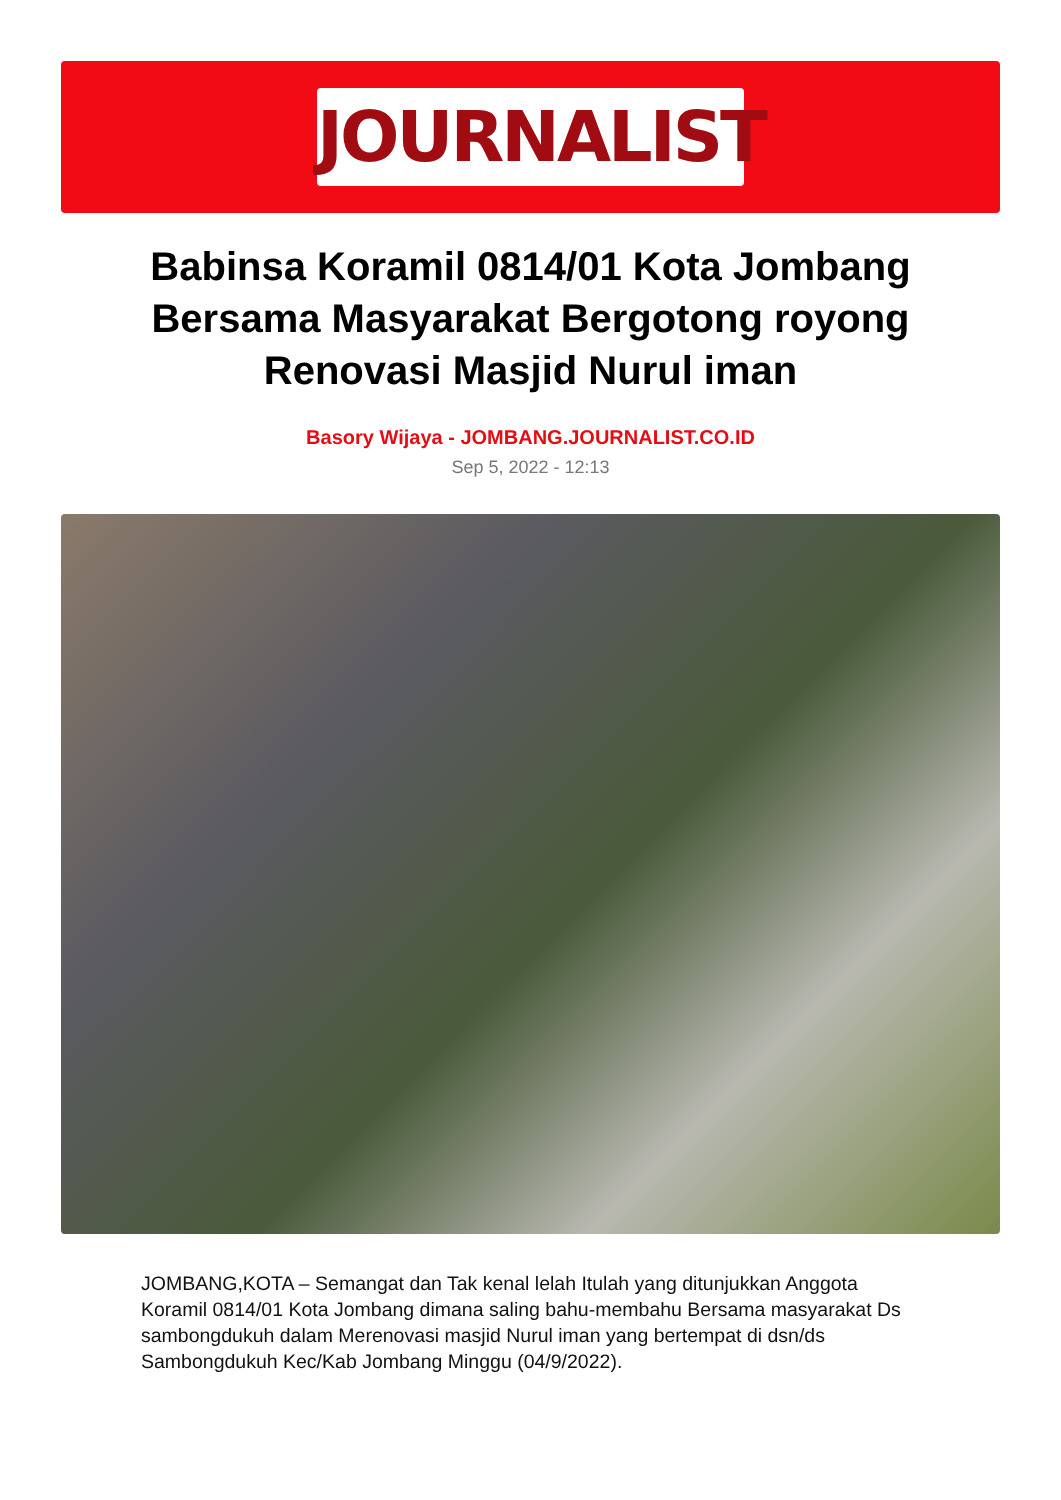JOURNALIST
Babinsa Koramil 0814/01 Kota Jombang Bersama Masyarakat Bergotong royong Renovasi Masjid Nurul iman
Basory Wijaya - JOMBANG.JOURNALIST.CO.ID
Sep 5, 2022 - 12:13
JOMBANG,KOTA – Semangat dan Tak kenal lelah Itulah yang ditunjukkan Anggota Koramil 0814/01 Kota Jombang dimana saling bahu-membahu Bersama masyarakat Ds sambongdukuh dalam Merenovasi masjid Nurul iman yang bertempat di dsn/ds Sambongdukuh Kec/Kab Jombang Minggu (04/9/2022).